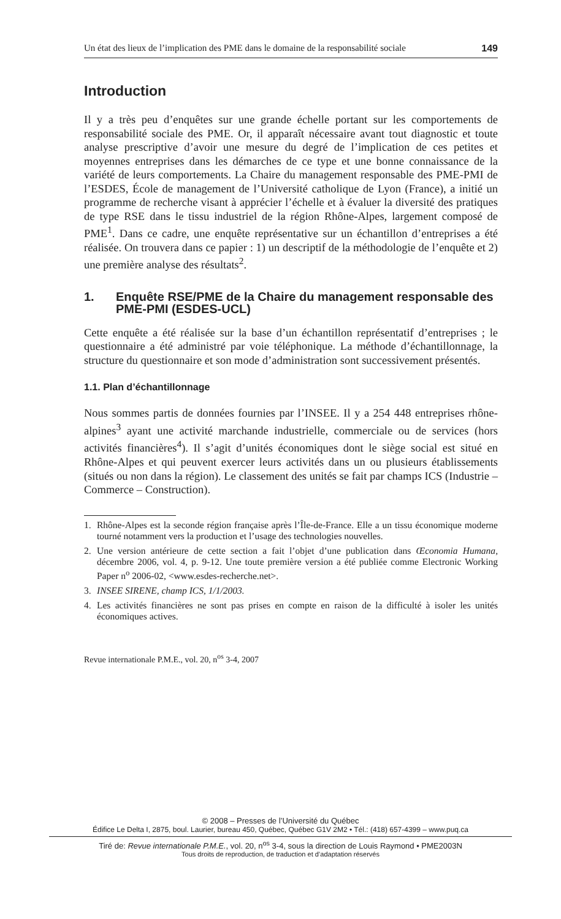Un état des lieux de l’implication des PME dans le domaine de la responsabilité sociale 149
Introduction
Il y a très peu d’enquêtes sur une grande échelle portant sur les comportements de responsabilité sociale des PME. Or, il apparaît nécessaire avant tout diagnostic et toute analyse prescriptive d’avoir une mesure du degré de l’implication de ces petites et moyennes entreprises dans les démarches de ce type et une bonne connaissance de la variété de leurs comportements. La Chaire du management responsable des PME-PMI de l’ESDES, École de management de l’Université catholique de Lyon (France), a initié un programme de recherche visant à apprécier l’échelle et à évaluer la diversité des pratiques de type RSE dans le tissu industriel de la région Rhône-Alpes, largement composé de PME<sup>1</sup>. Dans ce cadre, une enquête représentative sur un échantillon d’entreprises a été réalisée. On trouvera dans ce papier : 1) un descriptif de la méthodologie de l’enquête et 2) une première analyse des résultats<sup>2</sup>.
1. Enquête RSE/PME de la Chaire du management responsable des PME-PMI (ESDES-UCL)
Cette enquête a été réalisée sur la base d’un échantillon représentatif d’entreprises ; le questionnaire a été administré par voie téléphonique. La méthode d’échantillonnage, la structure du questionnaire et son mode d’administration sont successivement présentés.
1.1. Plan d’échantillonnage
Nous sommes partis de données fournies par l’INSEE. Il y a 254 448 entreprises rhône-alpines<sup>3</sup> ayant une activité marchande industrielle, commerciale ou de services (hors activités financières<sup>4</sup>). Il s’agit d’unités économiques dont le siège social est situé en Rhône-Alpes et qui peuvent exercer leurs activités dans un ou plusieurs établissements (situés ou non dans la région). Le classement des unités se fait par champs ICS (Industrie – Commerce – Construction).
1. Rhône-Alpes est la seconde région française après l’Île-de-France. Elle a un tissu économique moderne tourné notamment vers la production et l’usage des technologies nouvelles.
2. Une version antérieure de cette section a fait l’objet d’une publication dans Œconomia Humana, décembre 2006, vol. 4, p. 9-12. Une toute première version a été publiée comme Electronic Working Paper n<sup>o</sup> 2006-02, <www.esdes-recherche.net>.
3. INSEE SIRENE, champ ICS, 1/1/2003.
4. Les activités financières ne sont pas prises en compte en raison de la difficulté à isoler les unités économiques actives.
Revue internationale P.M.E., vol. 20, n<sup>os</sup> 3-4, 2007
© 2008 – Presses de l’Université du Québec
Édifice Le Delta I, 2875, boul. Laurier, bureau 450, Québec, Québec G1V 2M2 • Tél.: (418) 657-4399 – www.puq.ca
Tiré de: Revue internationale P.M.E., vol. 20, n<sup>os</sup> 3-4, sous la direction de Louis Raymond • PME2003N
Tous droits de reproduction, de traduction et d’adaptation réservés